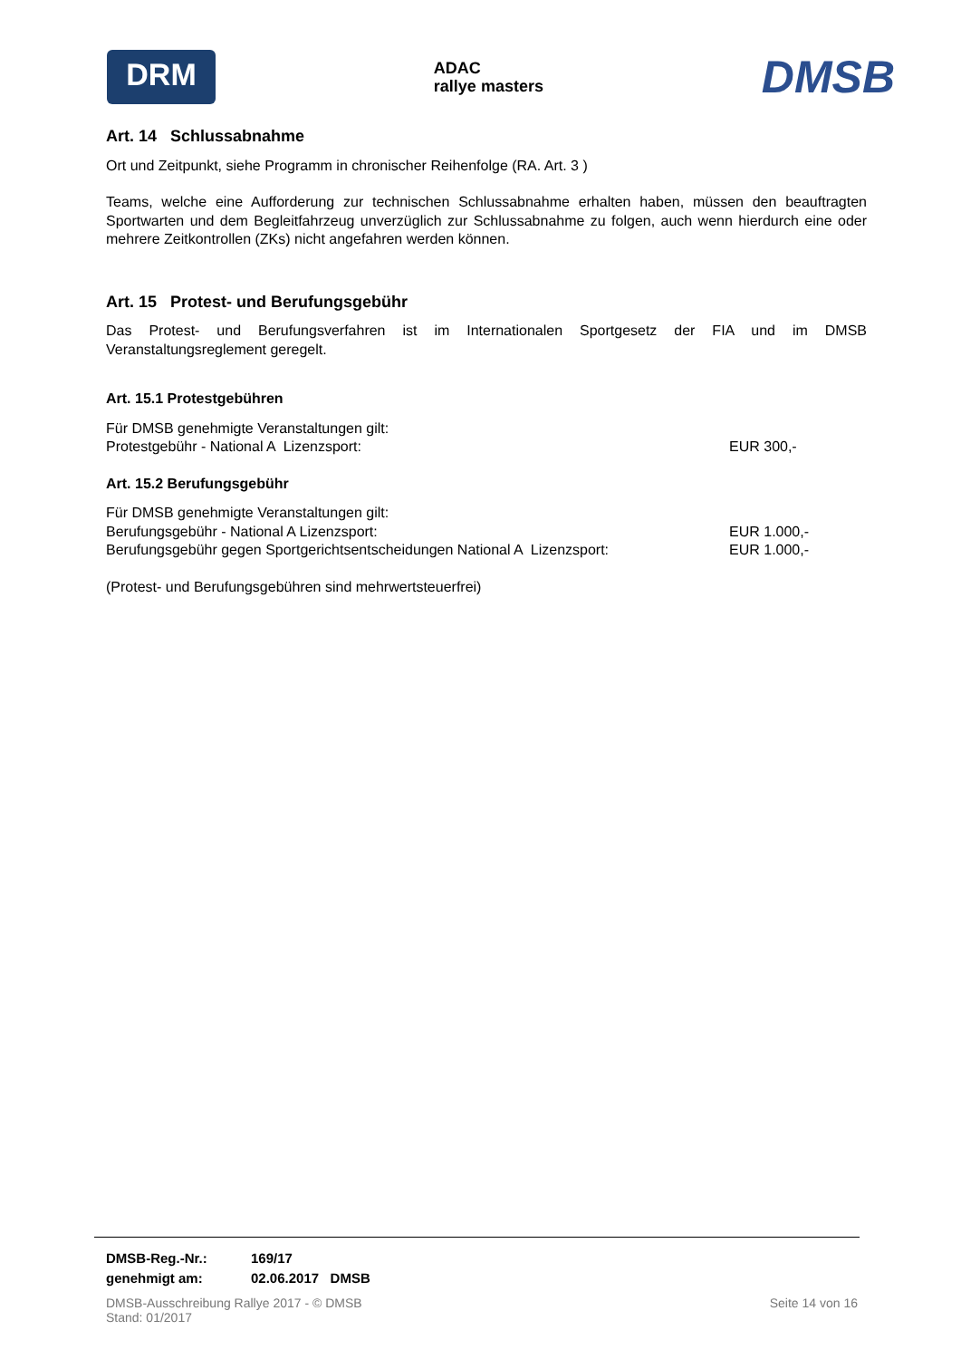DRM
ADAC
rallye masters
DMSB
Art. 14 Schlussabnahme
Ort und Zeitpunkt, siehe Programm in chronischer Reihenfolge (RA. Art. 3 )
Teams, welche eine Aufforderung zur technischen Schlussabnahme erhalten haben, müssen den beauftragten Sportwarten und dem Begleitfahrzeug unverzüglich zur Schlussabnahme zu folgen, auch wenn hierdurch eine oder mehrere Zeitkontrollen (ZKs) nicht angefahren werden können.
Art. 15 Protest- und Berufungsgebühr
Das Protest- und Berufungsverfahren ist im Internationalen Sportgesetz der FIA und im DMSB Veranstaltungsreglement geregelt.
Art. 15.1 Protestgebühren
Für DMSB genehmigte Veranstaltungen gilt:
Protestgebühr - National A Lizenzsport: EUR 300,-
Art. 15.2 Berufungsgebühr
Für DMSB genehmigte Veranstaltungen gilt:
Berufungsgebühr - National A Lizenzsport: EUR 1.000,-
Berufungsgebühr gegen Sportgerichtsentscheidungen National A Lizenzsport: EUR 1.000,-
(Protest- und Berufungsgebühren sind mehrwertsteuerfrei)
DMSB-Reg.-Nr.: 169/17
genehmigt am: 02.06.2017 DMSB
DMSB-Ausschreibung Rallye 2017 - © DMSB
Stand: 01/2017
Seite 14 von 16